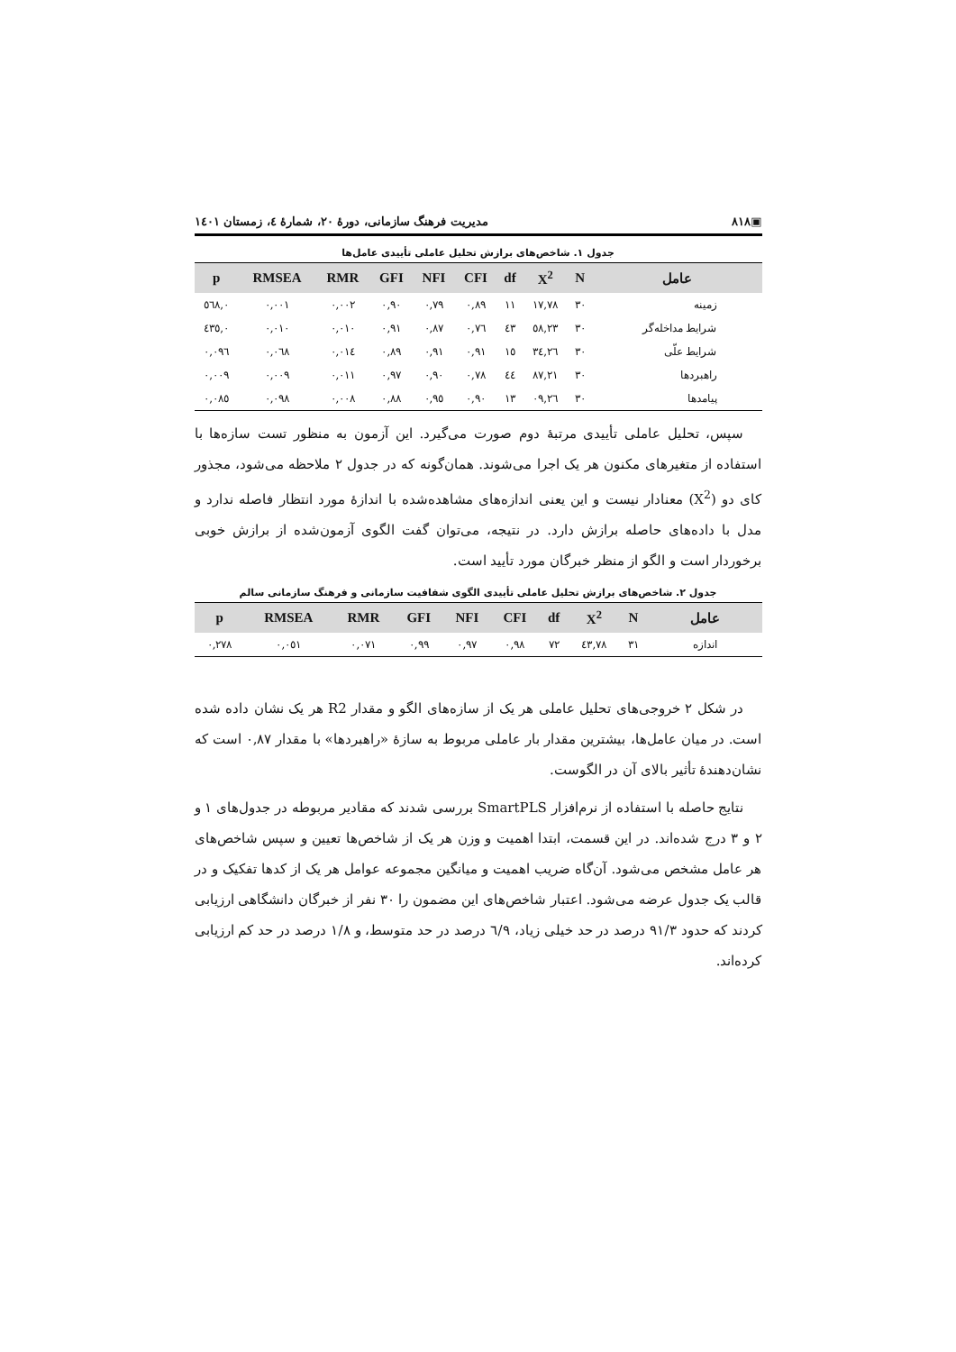▣۸۱۸ مدیریت فرهنگ سازمانی، دورهٔ ۲۰، شمارهٔ ٤، زمستان ۱٤۰۱
جدول ۱. شاخص‌های برازش تحلیل عاملی تأییدی عامل‌ها
| عامل | N | X<sup>2</sup> | df | CFI | NFI | GFI | RMR | RMSEA | p |
| --- | --- | --- | --- | --- | --- | --- | --- | --- | --- |
| زمینه | ۳۰ | ۱۷,۷۸ | ۱۱ | ۰,۸۹ | ۰,۷۹ | ۰,۹۰ | ۰,۰۰۲ | ۰,۰۰۱ | ۰,٥٦۸ |
| شرایط مداخله‌گر | ۳۰ | ٥۸,۲۳ | ٤۳ | ۰,۷٦ | ۰,۸۷ | ۰,۹۱ | ۰,۰۱۰ | ۰,۰۱۰ | ۰,٤۳٥ |
| شرایط علّی | ۳۰ | ۲٦,۳٤ | ۱٥ | ۰,۹۱ | ۰,۹۱ | ۰,۸۹ | ۰,۰۱٤ | ۰,۰٦۸ | ۰,۰۹٦ |
| راهبردها | ۳۰ | ۸۷,۲۱ | ٤٤ | ۰,۷۸ | ۰,۹۰ | ۰,۹۷ | ۰,۰۱۱ | ۰,۰۰۹ | ۰,۰۰۹ |
| پیامدها | ۳۰ | ۲٦,۰۹ | ۱۳ | ۰,۹۰ | ۰,۹٥ | ۰,۸۸ | ۰,۰۰۸ | ۰,۰۹۸ | ۰,۰۸٥ |
سپس، تحلیل عاملی تأییدی مرتبهٔ دوم صورت می‌گیرد. این آزمون به منظور تست سازه‌ها با استفاده از متغیرهای مکنون هر یک اجرا می‌شوند. همان‌گونه که در جدول ۲ ملاحظه می‌شود، مجذور کای دو (X<sup>2</sup>) معنادار نیست و این یعنی اندازه‌های مشاهده‌شده با اندازهٔ مورد انتظار فاصله ندارد و مدل با داده‌های حاصله برازش دارد. در نتیجه، می‌توان گفت الگوی آزمون‌شده از برازش خوبی برخوردار است و الگو از منظر خبرگان مورد تأیید است.
جدول ۲. شاخص‌های برازش تحلیل عاملی تأییدی الگوی شفافیت سازمانی و فرهنگ سازمانی سالم
| عامل | N | X<sup>2</sup> | df | CFI | NFI | GFI | RMR | RMSEA | p |
| --- | --- | --- | --- | --- | --- | --- | --- | --- | --- |
| اندازه | ۳۱ | ۷۸,٤۳ | ۷۲ | ۰,۹۸ | ۰,۹۷ | ۰,۹۹ | ۰,۰۷۱ | ۰,۰٥۱ | ۰,۲۷۸ |
در شکل ۲ خروجی‌های تحلیل عاملی هر یک از سازه‌های الگو و مقدار R2 هر یک نشان داده شده است. در میان عامل‌ها، بیشترین مقدار بار عاملی مربوط به سازهٔ «راهبردها» با مقدار ۰,۸۷ است که نشان‌دهندهٔ تأثیر بالای آن در الگوست.
نتایج حاصله با استفاده از نرم‌افزار SmartPLS بررسی شدند که مقادیر مربوطه در جدول‌های ۱ و ۲ و ۳ درج شده‌اند. در این قسمت، ابتدا اهمیت و وزن هر یک از شاخص‌ها تعیین و سپس شاخص‌های هر عامل مشخص می‌شود. آن‌گاه ضریب اهمیت و میانگین مجموعه عوامل هر یک از کدها تفکیک و در قالب یک جدول عرضه می‌شود. اعتبار شاخص‌های این مضمون را ۳۰ نفر از خبرگان دانشگاهی ارزیابی کردند که حدود ۹۱/۳ درصد در حد خیلی زیاد، ٦/۹ درصد در حد متوسط، و ۱/۸ درصد در حد کم ارزیابی کرده‌اند.